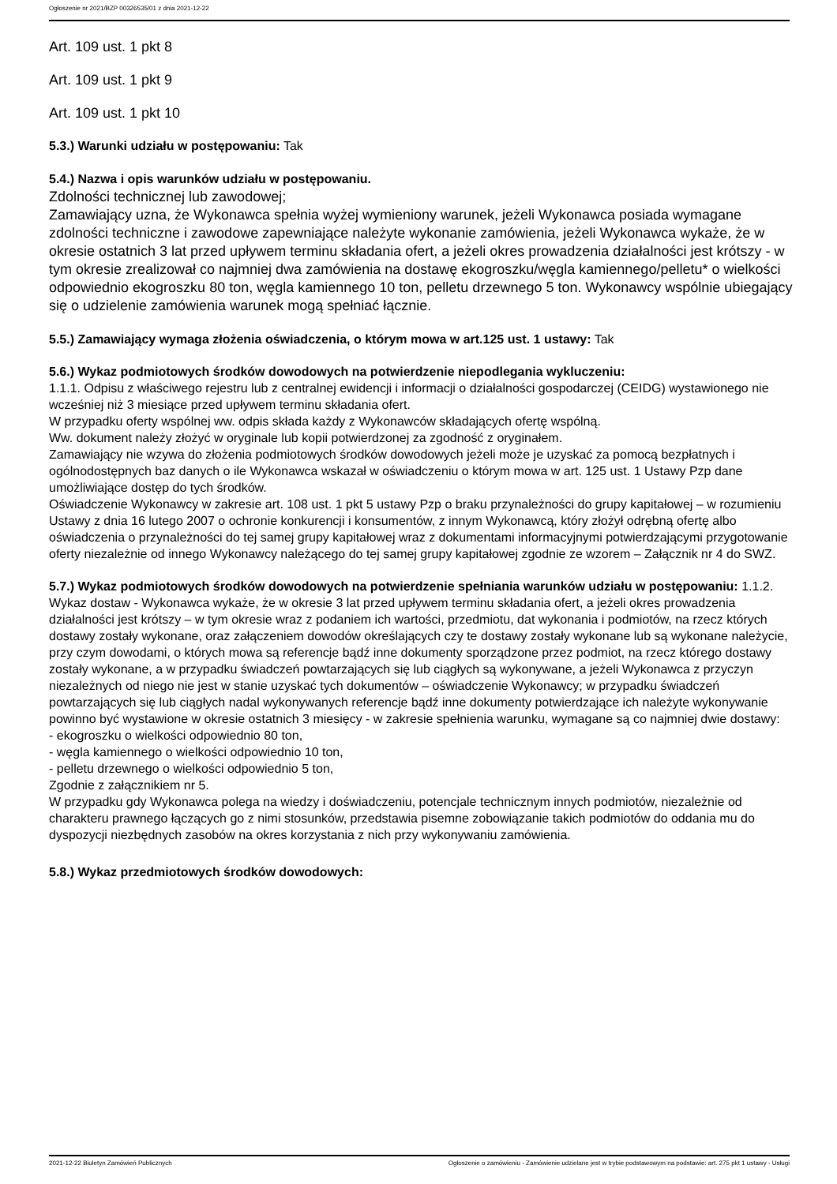Ogłoszenie nr 2021/BZP 00326535/01 z dnia 2021-12-22
Art. 109 ust. 1 pkt 8
Art. 109 ust. 1 pkt 9
Art. 109 ust. 1 pkt 10
5.3.) Warunki udziału w postępowaniu: Tak
5.4.) Nazwa i opis warunków udziału w postępowaniu.
Zdolności technicznej lub zawodowej;
Zamawiający uzna, że Wykonawca spełnia wyżej wymieniony warunek, jeżeli Wykonawca posiada wymagane zdolności techniczne i zawodowe zapewniające należyte wykonanie zamówienia, jeżeli Wykonawca wykaże, że w okresie ostatnich 3 lat przed upływem terminu składania ofert, a jeżeli okres prowadzenia działalności jest krótszy - w tym okresie zrealizował co najmniej dwa zamówienia na dostawę ekogroszku/węgla kamiennego/pelletu* o wielkości odpowiednio ekogroszku 80 ton, węgla kamiennego 10 ton, pelletu drzewnego 5 ton. Wykonawcy wspólnie ubiegający się o udzielenie zamówienia warunek mogą spełniać łącznie.
5.5.) Zamawiający wymaga złożenia oświadczenia, o którym mowa w art.125 ust. 1 ustawy: Tak
5.6.) Wykaz podmiotowych środków dowodowych na potwierdzenie niepodlegania wykluczeniu:
1.1.1. Odpisu z właściwego rejestru lub z centralnej ewidencji i informacji o działalności gospodarczej (CEIDG) wystawionego nie wcześniej niż 3 miesiące przed upływem terminu składania ofert.
W przypadku oferty wspólnej ww. odpis składa każdy z Wykonawców składających ofertę wspólną.
Ww. dokument należy złożyć w oryginale lub kopii potwierdzonej za zgodność z oryginałem.
Zamawiający nie wzywa do złożenia podmiotowych środków dowodowych jeżeli może je uzyskać za pomocą bezpłatnych i ogólnodostępnych baz danych o ile Wykonawca wskazał w oświadczeniu o którym mowa w art. 125 ust. 1 Ustawy Pzp dane umożliwiające dostęp do tych środków.
Oświadczenie Wykonawcy w zakresie art. 108 ust. 1 pkt 5 ustawy Pzp o braku przynależności do grupy kapitałowej – w rozumieniu Ustawy z dnia 16 lutego 2007 o ochronie konkurencji i konsumentów, z innym Wykonawcą, który złożył odrębną ofertę albo oświadczenia o przynależności do tej samej grupy kapitałowej wraz z dokumentami informacyjnymi potwierdzającymi przygotowanie oferty niezależnie od innego Wykonawcy należącego do tej samej grupy kapitałowej zgodnie ze wzorem – Załącznik nr 4 do SWZ.
5.7.) Wykaz podmiotowych środków dowodowych na potwierdzenie spełniania warunków udziału w postępowaniu: 1.1.2. Wykaz dostaw - Wykonawca wykaże, że w okresie 3 lat przed upływem terminu składania ofert, a jeżeli okres prowadzenia działalności jest krótszy – w tym okresie wraz z podaniem ich wartości, przedmiotu, dat wykonania i podmiotów, na rzecz których dostawy zostały wykonane, oraz załączeniem dowodów określających czy te dostawy zostały wykonane lub są wykonane należycie, przy czym dowodami, o których mowa są referencje bądź inne dokumenty sporządzone przez podmiot, na rzecz którego dostawy zostały wykonane, a w przypadku świadczeń powtarzających się lub ciągłych są wykonywane, a jeżeli Wykonawca z przyczyn niezależnych od niego nie jest w stanie uzyskać tych dokumentów – oświadczenie Wykonawcy; w przypadku świadczeń powtarzających się lub ciągłych nadal wykonywanych referencje bądź inne dokumenty potwierdzające ich należyte wykonywanie powinno być wystawione w okresie ostatnich 3 miesięcy - w zakresie spełnienia warunku, wymagane są co najmniej dwie dostawy:
- ekogroszku o wielkości odpowiednio 80 ton,
- węgla kamiennego o wielkości odpowiednio 10 ton,
- pelletu drzewnego o wielkości odpowiednio 5 ton,
Zgodnie z załącznikiem nr 5.
W przypadku gdy Wykonawca polega na wiedzy i doświadczeniu, potencjale technicznym innych podmiotów, niezależnie od charakteru prawnego łączących go z nimi stosunków, przedstawia pisemne zobowiązanie takich podmiotów do oddania mu do dyspozycji niezbędnych zasobów na okres korzystania z nich przy wykonywaniu zamówienia.
5.8.) Wykaz przedmiotowych środków dowodowych:
2021-12-22 Biuletyn Zamówień Publicznych Ogłoszenie o zamówieniu - Zamówienie udzielane jest w trybie podstawowym na podstawie: art. 275 pkt 1 ustawy - Usługi